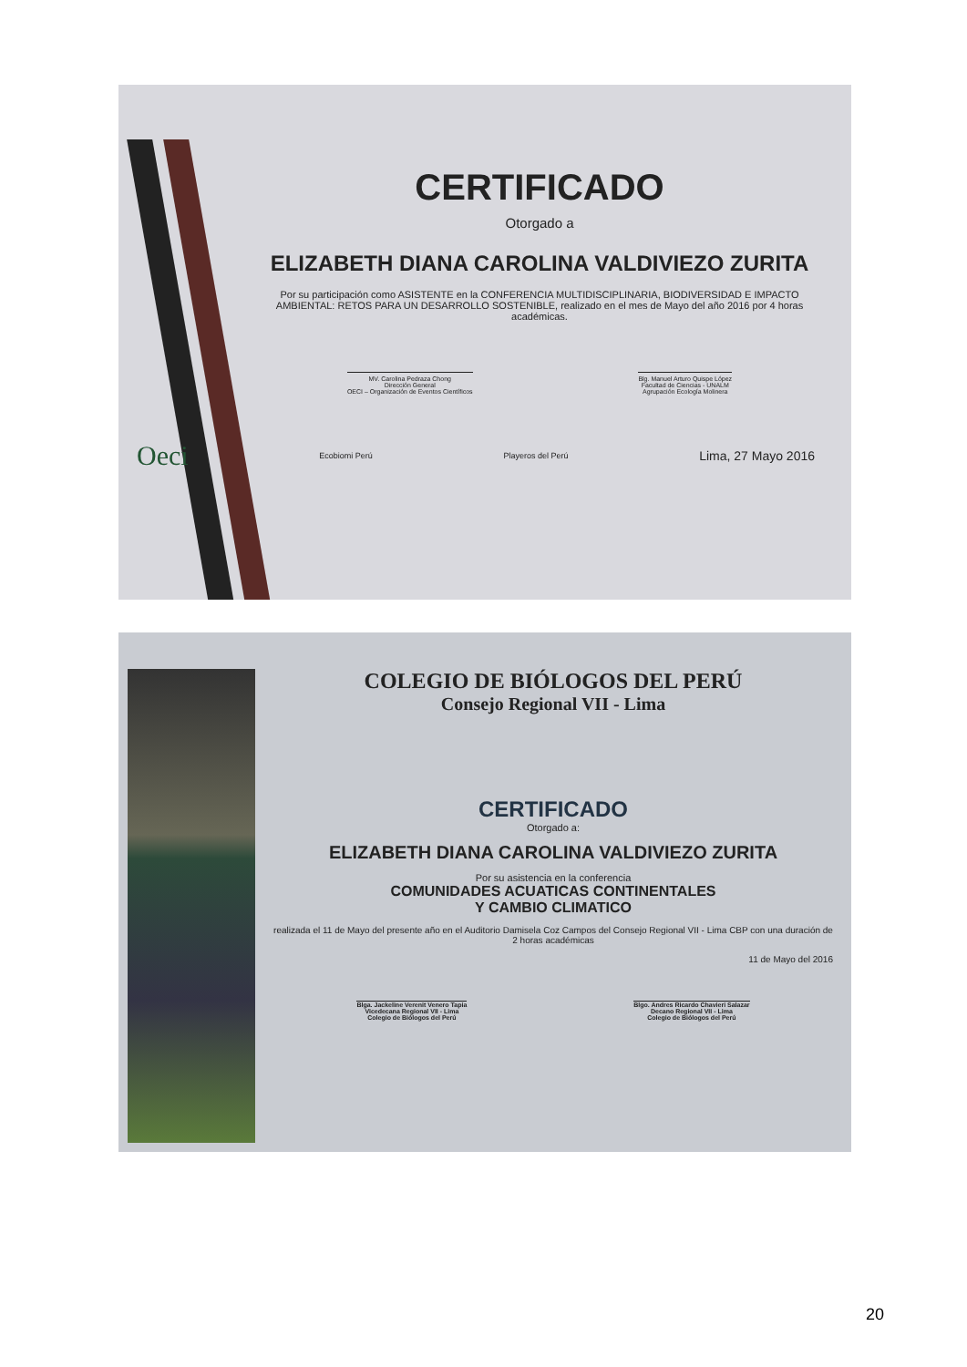CERTIFICADO
Otorgado a
ELIZABETH DIANA CAROLINA VALDIVIEZO ZURITA
Por su participación como ASISTENTE en la CONFERENCIA MULTIDISCIPLINARIA, BIODIVERSIDAD E IMPACTO AMBIENTAL: RETOS PARA UN DESARROLLO SOSTENIBLE, realizado en el mes de Mayo del año 2016 por 4 horas académicas.
MV. Carolina Pedraza Chong
Dirección General
OECI – Organización de Eventos Científicos
Blg. Manuel Arturo Quispe López
Facultad de Ciencias - UNALM
Agrupación Ecología Molinera
Oeci Ecobiomi Perú Playeros del Perú Lima, 27 Mayo 2016
COLEGIO DE BIÓLOGOS DEL PERÚ
Consejo Regional VII - Lima
CERTIFICADO
Otorgado a:
ELIZABETH DIANA CAROLINA VALDIVIEZO ZURITA
Por su asistencia en la conferencia
COMUNIDADES ACUATICAS CONTINENTALES
Y CAMBIO CLIMATICO
realizada el 11 de Mayo del presente año en el Auditorio Damisela Coz Campos del Consejo Regional VII - Lima CBP con una duración de 2 horas académicas
11 de Mayo del 2016
Blga. Jackeline Verenit Venero Tapia
Vicedecana Regional VII - Lima
Colegio de Biólogos del Perú
Blgo. Andres Ricardo Chavieri Salazar
Decano Regional VII - Lima
Colegio de Biólogos del Perú
20